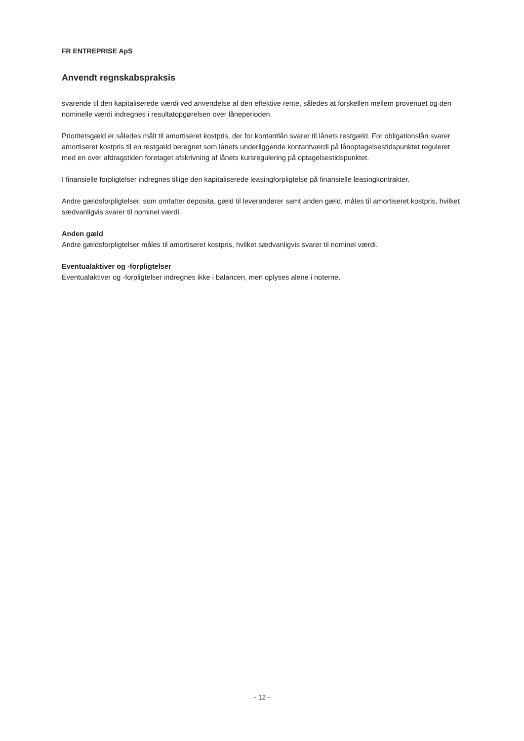FR ENTREPRISE ApS
Anvendt regnskabspraksis
svarende til den kapitaliserede værdi ved anvendelse af den effektive rente, således at forskellen mellem provenuet og den nominelle værdi indregnes i resultatopgørelsen over låneperioden.
Prioritetsgæld er således målt til amortiseret kostpris, der for kontantlån svarer til lånets restgæld. For obligationslån svarer amortiseret kostpris til en restgæld beregnet som lånets underliggende kontantværdi på lånoptagelsestidspunktet reguleret med en over afdragstiden foretaget afskrivning af lånets kursregulering på optagelsestidspunktet.
I finansielle forpligtelser indregnes tillige den kapitaliserede leasingforpligtelse på finansielle leasingkontrakter.
Andre gældsforpligtelser, som omfatter deposita, gæld til leverandører samt anden gæld, måles til amortiseret kostpris, hvilket sædvanligvis svarer til nominel værdi.
Anden gæld
Andre gældsforpligtelser måles til amortiseret kostpris, hvilket sædvanligvis svarer til nominel værdi.
Eventualaktiver og -forpligtelser
Eventualaktiver og -forpligtelser indregnes ikke i balancen, men oplyses alene i noterne.
- 12 -